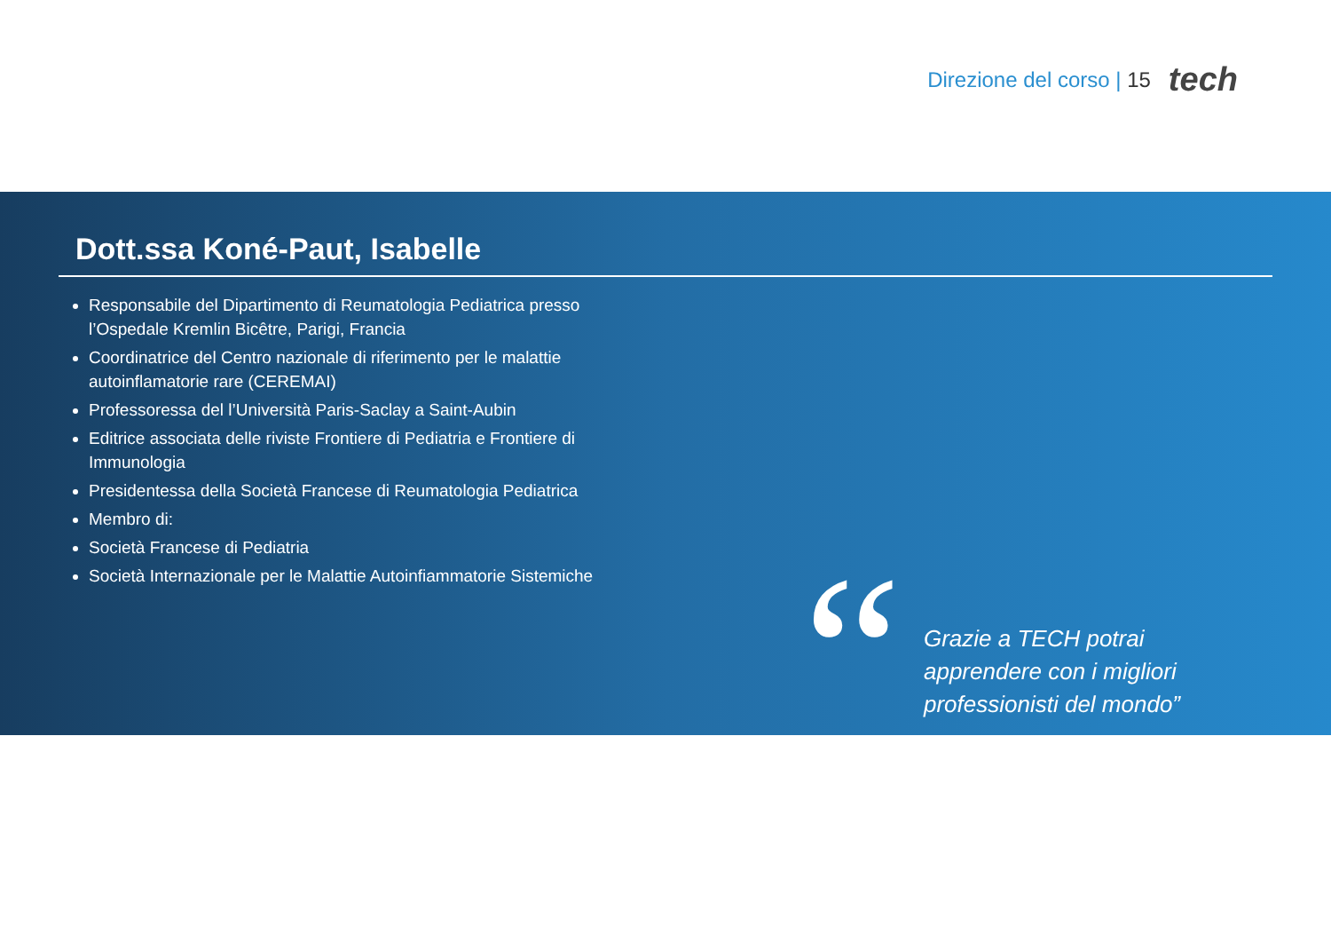Direzione del corso | 15
tech
Dott.ssa Koné-Paut, Isabelle
Responsabile del Dipartimento di Reumatologia Pediatrica presso l’Ospedale Kremlin Bicêtre, Parigi, Francia
Coordinatrice del Centro nazionale di riferimento per le malattie autoinflamatorie rare (CEREMAI)
Professoressa del l’Università Paris-Saclay a Saint-Aubin
Editrice associata delle riviste Frontiere di Pediatria e Frontiere di Immunologia
Presidentessa della Società Francese di Reumatologia Pediatrica
Membro di:
Società Francese di Pediatria
Società Internazionale per le Malattie Autoinfiammatorie Sistemiche
“
Grazie a TECH potrai
apprendere con i migliori
professionisti del mondo”